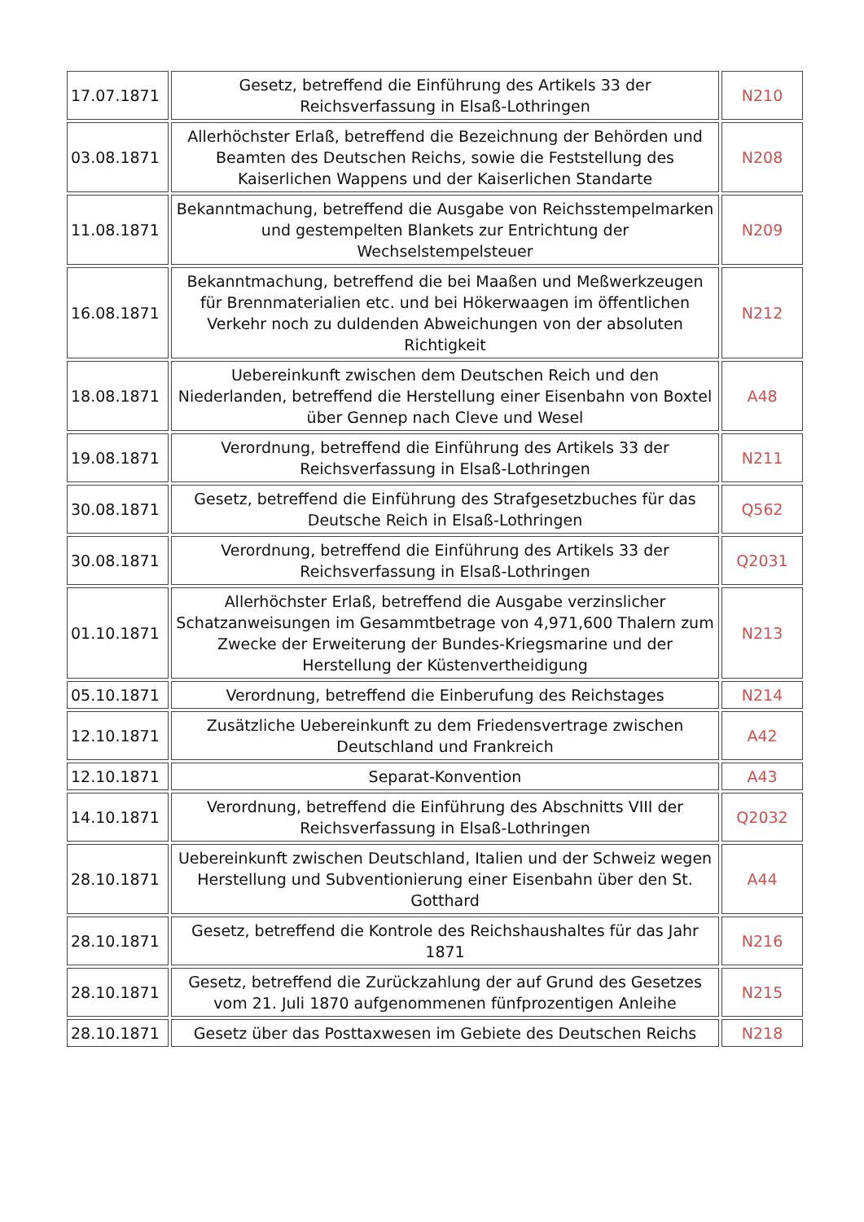| 17.07.1871 | Gesetz, betreffend die Einführung des Artikels 33 der Reichsverfassung in Elsaß-Lothringen | N210 |
| 03.08.1871 | Allerhöchster Erlaß, betreffend die Bezeichnung der Behörden und Beamten des Deutschen Reichs, sowie die Feststellung des Kaiserlichen Wappens und der Kaiserlichen Standarte | N208 |
| 11.08.1871 | Bekanntmachung, betreffend die Ausgabe von Reichsstempelmarken und gestempelten Blankets zur Entrichtung der Wechselstempelsteuer | N209 |
| 16.08.1871 | Bekanntmachung, betreffend die bei Maaßen und Meßwerkzeugen für Brennmaterialien etc. und bei Hökerwaagen im öffentlichen Verkehr noch zu duldenden Abweichungen von der absoluten Richtigkeit | N212 |
| 18.08.1871 | Uebereinkunft zwischen dem Deutschen Reich und den Niederlanden, betreffend die Herstellung einer Eisenbahn von Boxtel über Gennep nach Cleve und Wesel | A48 |
| 19.08.1871 | Verordnung, betreffend die Einführung des Artikels 33 der Reichsverfassung in Elsaß-Lothringen | N211 |
| 30.08.1871 | Gesetz, betreffend die Einführung des Strafgesetzbuches für das Deutsche Reich in Elsaß-Lothringen | Q562 |
| 30.08.1871 | Verordnung, betreffend die Einführung des Artikels 33 der Reichsverfassung in Elsaß-Lothringen | Q2031 |
| 01.10.1871 | Allerhöchster Erlaß, betreffend die Ausgabe verzinslicher Schatzanweisungen im Gesammtbetrage von 4,971,600 Thalern zum Zwecke der Erweiterung der Bundes-Kriegsmarine und der Herstellung der Küstenvertheidigung | N213 |
| 05.10.1871 | Verordnung, betreffend die Einberufung des Reichstages | N214 |
| 12.10.1871 | Zusätzliche Uebereinkunft zu dem Friedensvertrage zwischen Deutschland und Frankreich | A42 |
| 12.10.1871 | Separat-Konvention | A43 |
| 14.10.1871 | Verordnung, betreffend die Einführung des Abschnitts VIII der Reichsverfassung in Elsaß-Lothringen | Q2032 |
| 28.10.1871 | Uebereinkunft zwischen Deutschland, Italien und der Schweiz wegen Herstellung und Subventionierung einer Eisenbahn über den St. Gotthard | A44 |
| 28.10.1871 | Gesetz, betreffend die Kontrole des Reichshaushaltes für das Jahr 1871 | N216 |
| 28.10.1871 | Gesetz, betreffend die Zurückzahlung der auf Grund des Gesetzes vom 21. Juli 1870 aufgenommenen fünfprozentigen Anleihe | N215 |
| 28.10.1871 | Gesetz über das Posttaxwesen im Gebiete des Deutschen Reichs | N218 |